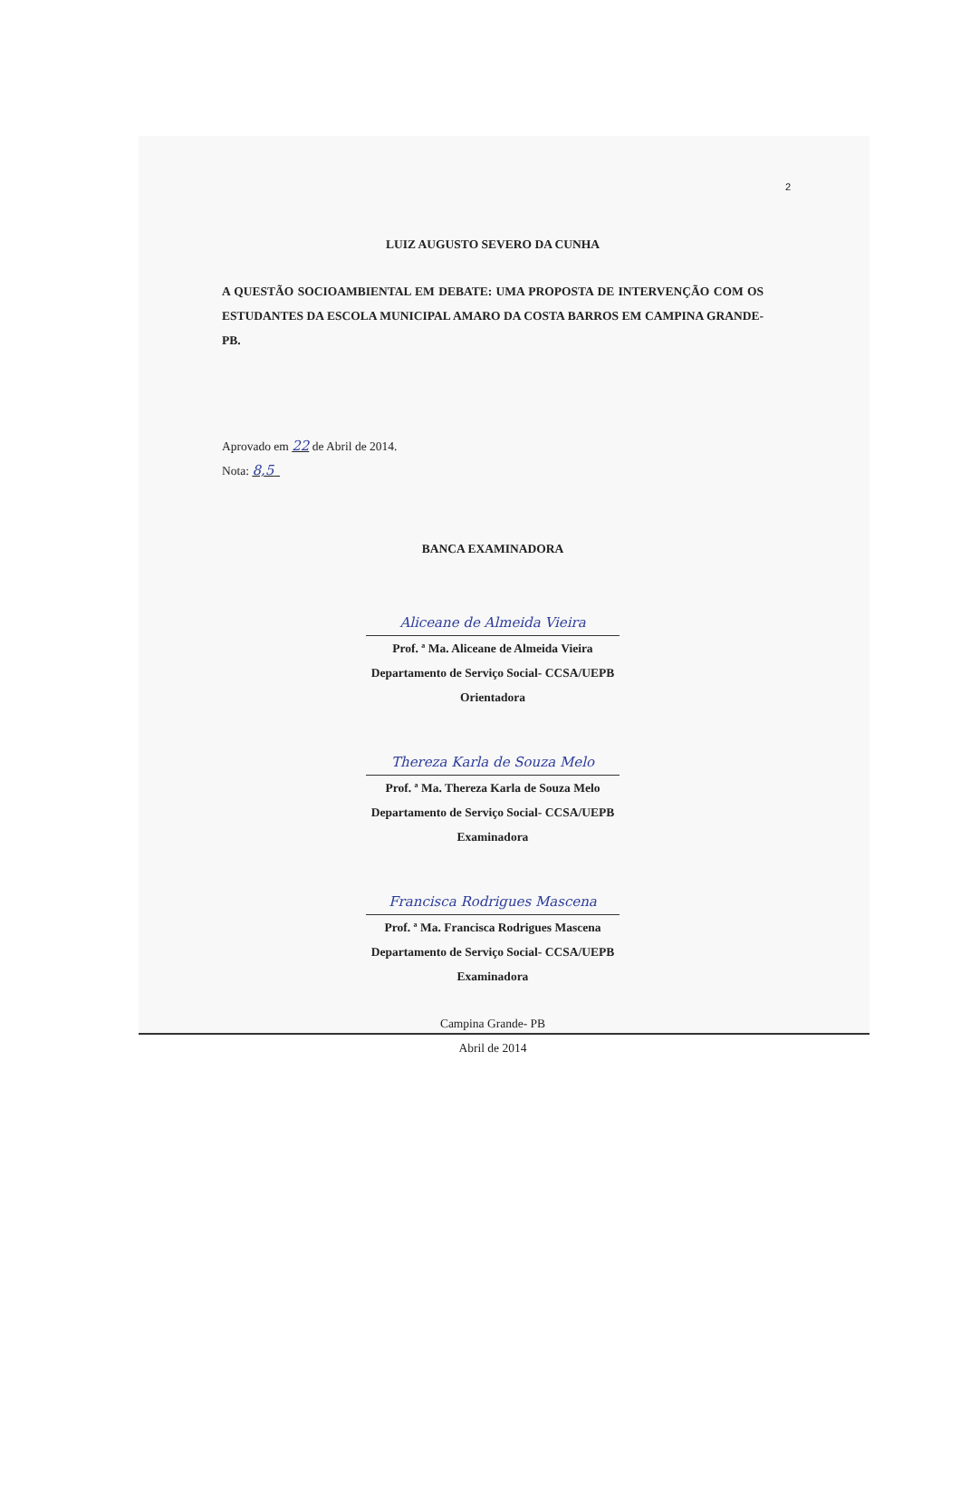2
LUIZ AUGUSTO SEVERO DA CUNHA
A QUESTÃO SOCIOAMBIENTAL EM DEBATE: UMA PROPOSTA DE INTERVENÇÃO COM OS ESTUDANTES DA ESCOLA MUNICIPAL AMARO DA COSTA BARROS EM CAMPINA GRANDE- PB.
Aprovado em 22 de Abril de 2014.
Nota: 8,5
BANCA EXAMINADORA
Aliceane de Almeida Vieira
Prof. ª Ma. Aliceane de Almeida Vieira
Departamento de Serviço Social- CCSA/UEPB
Orientadora
Thereza Karla de Souza Melo
Prof. ª Ma. Thereza Karla de Souza Melo
Departamento de Serviço Social- CCSA/UEPB
Examinadora
Francisca Rodrigues Mascena
Prof. ª Ma. Francisca Rodrigues Mascena
Departamento de Serviço Social- CCSA/UEPB
Examinadora
Campina Grande- PB
Abril de 2014